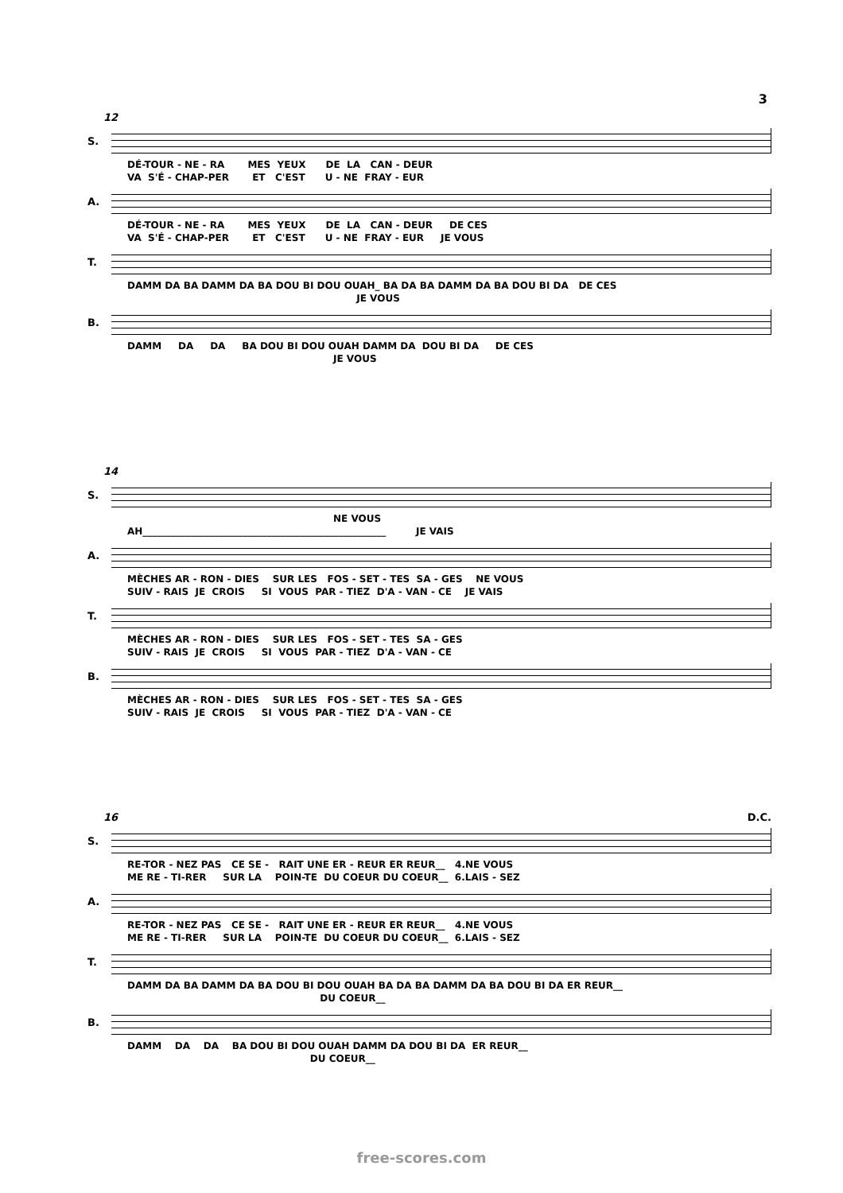3
12
S.
DÉ-TOUR - NE - RA MES YEUX DE LA CAN - DEUR VA S'É - CHAP-PER ET C'EST U - NE FRAY - EUR
A.
DÉ-TOUR - NE - RA MES YEUX DE LA CAN - DEUR DE CES VA S'É - CHAP-PER ET C'EST U - NE FRAY - EUR JE VOUS
T.
DAMM DA BA DAMM DA BA DOU BI DOU OUAH_ BA DA BA DAMM DA BA DOU BI DA DE CES JE VOUS
B.
DAMM DA DA BA DOU BI DOU OUAH DAMM DA DOU BI DA DE CES JE VOUS
14
S.
NE VOUS AH___________________________________________________ JE VAIS
A.
MÈCHES AR - RON - DIES SUR LES FOS - SET - TES SA - GES NE VOUS SUIV - RAIS JE CROIS SI VOUS PAR - TIEZ D'A - VAN - CE JE VAIS
T.
MÈCHES AR - RON - DIES SUR LES FOS - SET - TES SA - GES SUIV - RAIS JE CROIS SI VOUS PAR - TIEZ D'A - VAN - CE
B.
MÈCHES AR - RON - DIES SUR LES FOS - SET - TES SA - GES SUIV - RAIS JE CROIS SI VOUS PAR - TIEZ D'A - VAN - CE
16 D.C.
S.
RE-TOR - NEZ PAS CE SE - RAIT UNE ER - REUR ER REUR__ 4.NE VOUS ME RE - TI-RER SUR LA POIN-TE DU COEUR DU COEUR__ 6.LAIS - SEZ
A.
RE-TOR - NEZ PAS CE SE - RAIT UNE ER - REUR ER REUR__ 4.NE VOUS ME RE - TI-RER SUR LA POIN-TE DU COEUR DU COEUR__ 6.LAIS - SEZ
T.
DAMM DA BA DAMM DA BA DOU BI DOU OUAH BA DA BA DAMM DA BA DOU BI DA ER REUR__ DU COEUR__
B.
DAMM DA DA BA DOU BI DOU OUAH DAMM DA DOU BI DA ER REUR__ DU COEUR__
free-scores.com